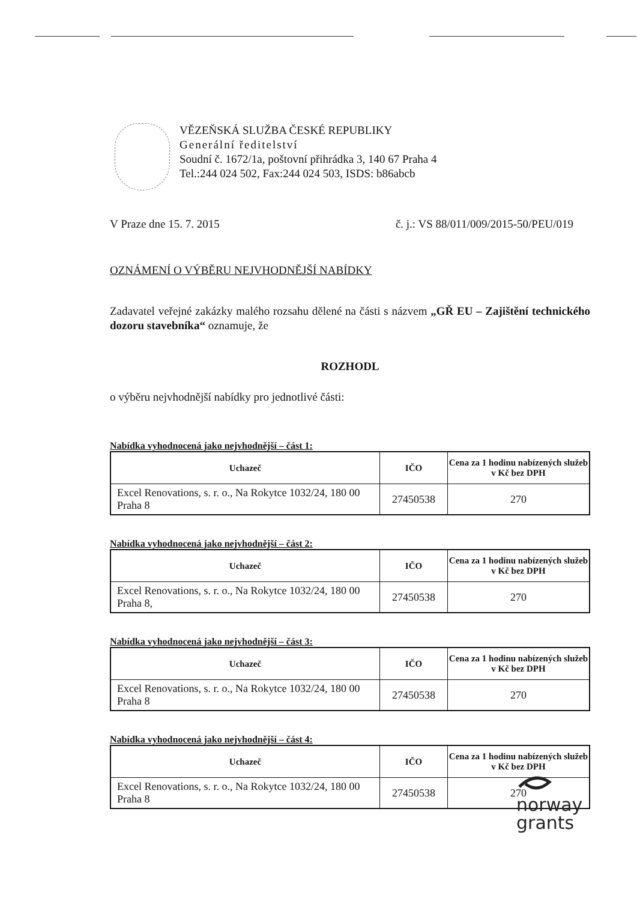VĚZEŇSKÁ SLUŽBA ČESKÉ REPUBLIKY
Generální ředitelství
Soudní č. 1672/1a, poštovní přihrádka 3, 140 67 Praha 4
Tel.:244 024 502, Fax:244 024 503, ISDS: b86abcb
V Praze dne 15. 7. 2015 č. j.: VS 88/011/009/2015-50/PEU/019
OZNÁMENÍ O VÝBĚRU NEJVHODNĚJŠÍ NABÍDKY
Zadavatel veřejné zakázky malého rozsahu dělené na části s názvem „GŘ EU – Zajištění technického dozoru stavebníka“ oznamuje, že
ROZHODL
o výběru nejvhodnější nabídky pro jednotlivé části:
Nabídka vyhodnocená jako nejvhodnější – část 1:
| Uchazeč | IČO | Cena za 1 hodinu nabízených služeb v Kč bez DPH |
| --- | --- | --- |
| Excel Renovations, s. r. o., Na Rokytce 1032/24, 180 00 Praha 8 | 27450538 | 270 |
Nabídka vyhodnocená jako nejvhodnější – část 2:
| Uchazeč | IČO | Cena za 1 hodinu nabízených služeb v Kč bez DPH |
| --- | --- | --- |
| Excel Renovations, s. r. o., Na Rokytce 1032/24, 180 00 Praha 8, | 27450538 | 270 |
Nabídka vyhodnocená jako nejvhodnější – část 3:
| Uchazeč | IČO | Cena za 1 hodinu nabízených služeb v Kč bez DPH |
| --- | --- | --- |
| Excel Renovations, s. r. o., Na Rokytce 1032/24, 180 00 Praha 8 | 27450538 | 270 |
Nabídka vyhodnocená jako nejvhodnější – část 4:
| Uchazeč | IČO | Cena za 1 hodinu nabízených služeb v Kč bez DPH |
| --- | --- | --- |
| Excel Renovations, s. r. o., Na Rokytce 1032/24, 180 00 Praha 8 | 27450538 | 270 |
norway
grants